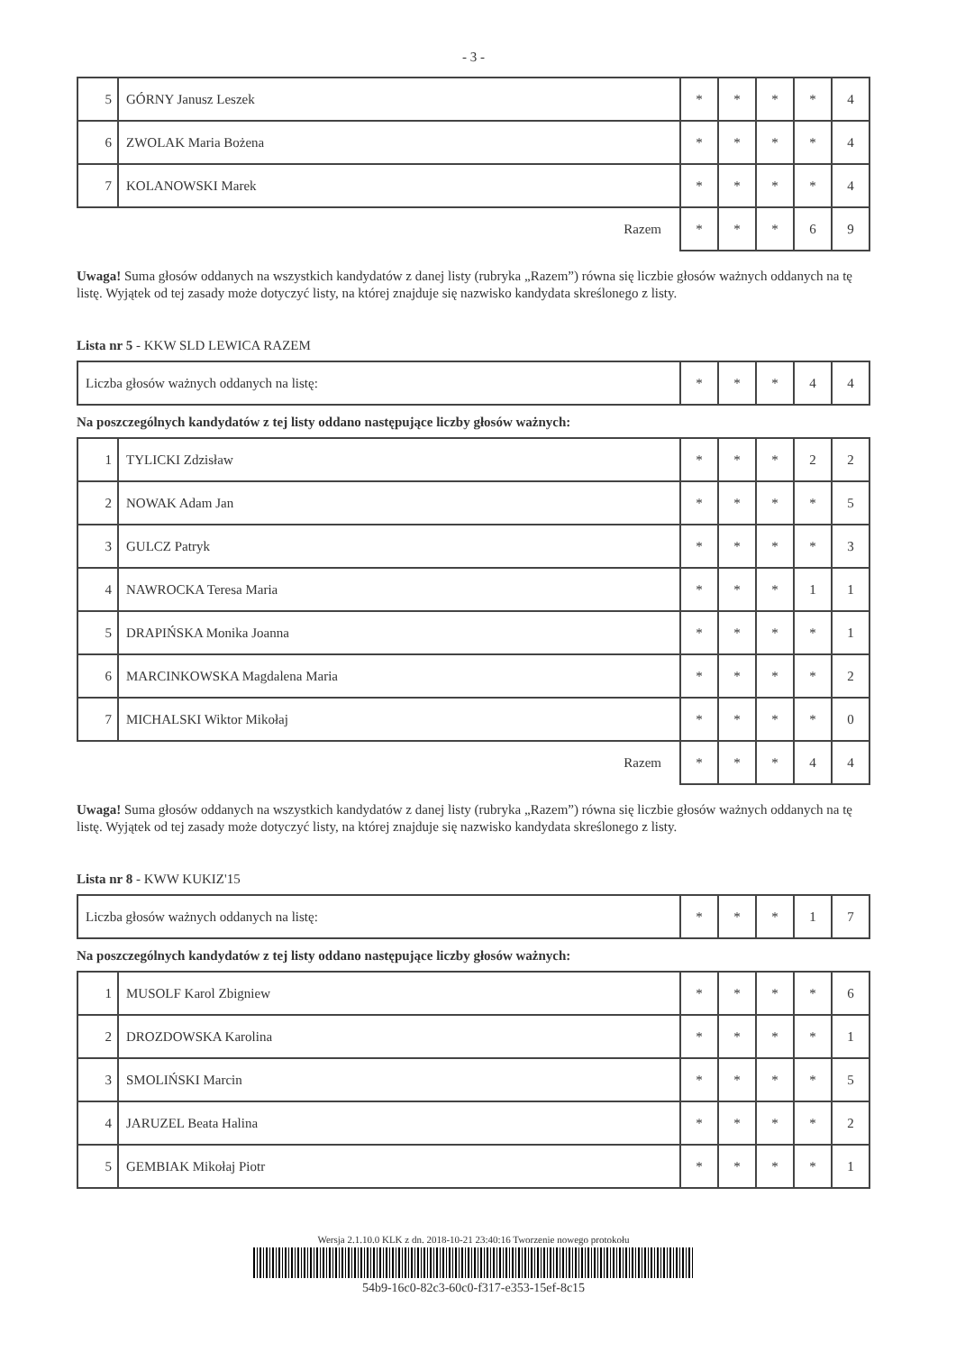- 3 -
| 5 | GÓRNY Janusz Leszek | * | * | * | * | 4 |
| 6 | ZWOLAK Maria Bożena | * | * | * | * | 4 |
| 7 | KOLANOWSKI Marek | * | * | * | * | 4 |
| Razem | | * | * | * | 6 | 9 |
Uwaga! Suma głosów oddanych na wszystkich kandydatów z danej listy (rubryka „Razem”) równa się liczbie głosów ważnych oddanych na tę listę. Wyjątek od tej zasady może dotyczyć listy, na której znajduje się nazwisko kandydata skreślonego z listy.
Lista nr 5 - KKW SLD LEWICA RAZEM
| Liczba głosów ważnych oddanych na listę: | * | * | * | 4 | 4 |
Na poszczególnych kandydatów z tej listy oddano następujące liczby głosów ważnych:
| 1 | TYLICKI Zdzisław | * | * | * | 2 | 2 |
| 2 | NOWAK Adam Jan | * | * | * | * | 5 |
| 3 | GULCZ Patryk | * | * | * | * | 3 |
| 4 | NAWROCKA Teresa Maria | * | * | * | 1 | 1 |
| 5 | DRAPIŃSKA Monika Joanna | * | * | * | * | 1 |
| 6 | MARCINKOWSKA Magdalena Maria | * | * | * | * | 2 |
| 7 | MICHALSKI Wiktor Mikołaj | * | * | * | * | 0 |
| Razem | | * | * | * | 4 | 4 |
Uwaga! Suma głosów oddanych na wszystkich kandydatów z danej listy (rubryka „Razem”) równa się liczbie głosów ważnych oddanych na tę listę. Wyjątek od tej zasady może dotyczyć listy, na której znajduje się nazwisko kandydata skreślonego z listy.
Lista nr 8 - KWW KUKIZ'15
| Liczba głosów ważnych oddanych na listę: | * | * | * | 1 | 7 |
Na poszczególnych kandydatów z tej listy oddano następujące liczby głosów ważnych:
| 1 | MUSOLF Karol Zbigniew | * | * | * | * | 6 |
| 2 | DROZDOWSKA Karolina | * | * | * | * | 1 |
| 3 | SMOLIŃSKI Marcin | * | * | * | * | 5 |
| 4 | JARUZEL Beata Halina | * | * | * | * | 2 |
| 5 | GEMBIAK Mikołaj Piotr | * | * | * | * | 1 |
Wersja 2.1.10.0 KLK z dn. 2018-10-21 23:40:16 Tworzenie nowego protokołu
54b9-16c0-82c3-60c0-f317-e353-15ef-8c15